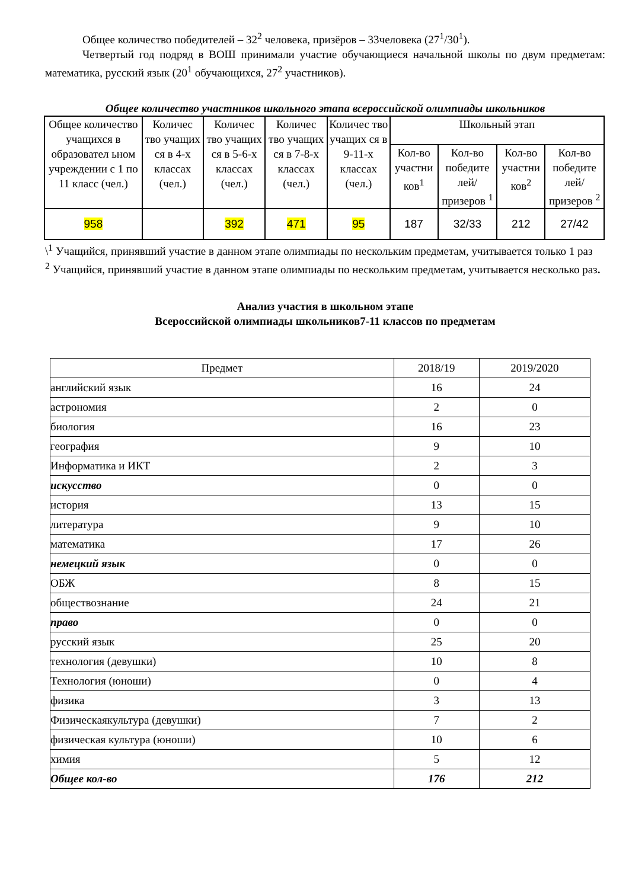Общее количество победителей – 32<sup>2</sup> человека, призёров – 33человека (27<sup>1</sup>/30<sup>1</sup>).
Четвертый год подряд в ВОШ принимали участие обучающиеся начальной школы по двум предметам: математика, русский язык (20<sup>1</sup> обучающихся, 27<sup>2</sup> участников).
Общее количество участников школьного этапа всероссийской олимпиады школьников
| Общее количество учащихся в образовател ьном учреждении с 1 по 11 класс (чел.) | Количес тво учащих ся в 4-х классах (чел.) | Количес тво учащих ся в 5-6-х классах (чел.) | Количес тво учащих ся в 7-8-х классах (чел.) | Количес тво учащих ся в 9-11-х классах (чел.) | Школьный этап | | | |
| | | | | | Кол-во участни ков<sup>1</sup> | Кол-во победите лей/ призеров <sup>1</sup> | Кол-во участни ков<sup>2</sup> | Кол-во победите лей/ призеров <sup>2</sup> |
| 958 | | 392 | 471 | 95 | 187 | 32/33 | 212 | 27/42 |
\<sup>1</sup> Учащийся, принявший участие в данном этапе олимпиады по нескольким предметам, учитывается только 1 раз
<sup>2</sup> Учащийся, принявший участие в данном этапе олимпиады по нескольким предметам, учитывается несколько раз.
Анализ участия в школьном этапе
Всероссийской олимпиады школьников7-11 классов по предметам
| Предмет | 2018/19 | 2019/2020 |
| английский язык | 16 | 24 |
| астрономия | 2 | 0 |
| биология | 16 | 23 |
| география | 9 | 10 |
| Информатика и ИКТ | 2 | 3 |
| искусство | 0 | 0 |
| история | 13 | 15 |
| литература | 9 | 10 |
| математика | 17 | 26 |
| немецкий язык | 0 | 0 |
| ОБЖ | 8 | 15 |
| обществознание | 24 | 21 |
| право | 0 | 0 |
| русский язык | 25 | 20 |
| технология (девушки) | 10 | 8 |
| Технология (юноши) | 0 | 4 |
| физика | 3 | 13 |
| Физическаякультура (девушки) | 7 | 2 |
| физическая культура (юноши) | 10 | 6 |
| химия | 5 | 12 |
| Общее кол-во | 176 | 212 |